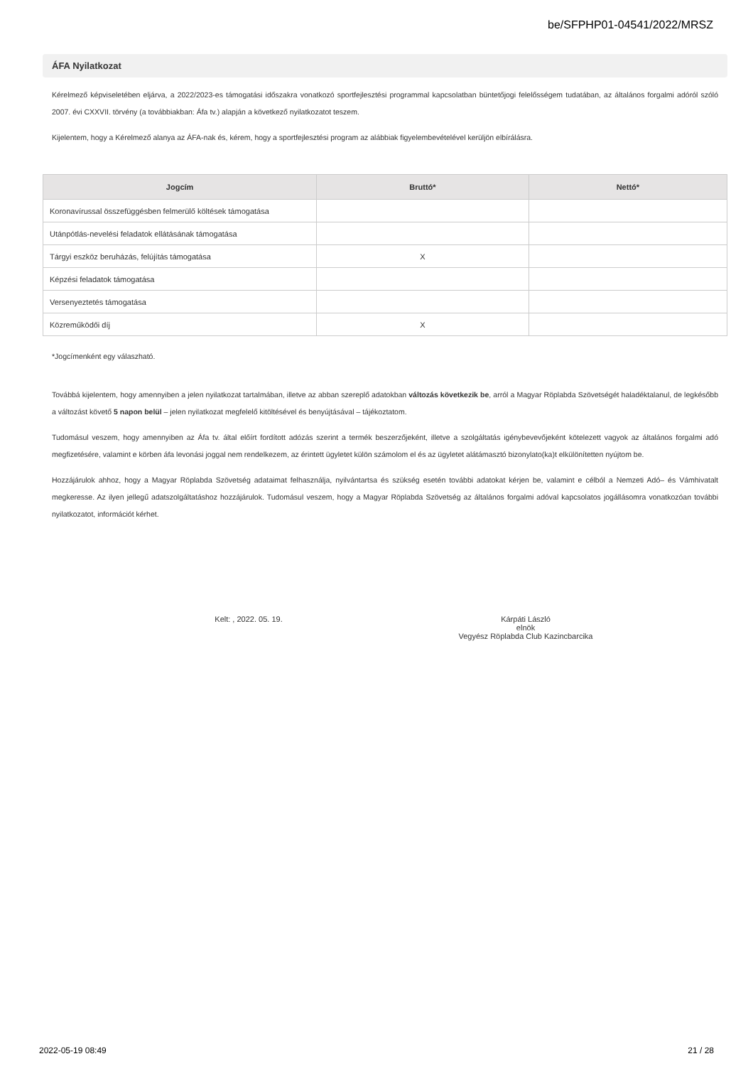be/SFPHP01-04541/2022/MRSZ
ÁFA Nyilatkozat
Kérelmező képviseletében eljárva, a 2022/2023-es támogatási időszakra vonatkozó sportfejlesztési programmal kapcsolatban büntetőjogi felelősségem tudatában, az általános forgalmi adóról szóló 2007. évi CXXVII. törvény (a továbbiakban: Áfa tv.) alapján a következő nyilatkozatot teszem.
Kijelentem, hogy a Kérelmező alanya az ÁFA-nak és, kérem, hogy a sportfejlesztési program az alábbiak figyelembevételével kerüljön elbírálásra.
| Jogcím | Bruttó* | Nettó* |
| --- | --- | --- |
| Koronavírussal összefüggésben felmerülő költések támogatása | | |
| Utánpótlás-nevelési feladatok ellátásának támogatása | | |
| Tárgyi eszköz beruházás, felújítás támogatása | X | |
| Képzési feladatok támogatása | | |
| Versenyeztetés támogatása | | |
| Közreműködői díj | X | |
*Jogcímenként egy válaszható.
Továbbá kijelentem, hogy amennyiben a jelen nyilatkozat tartalmában, illetve az abban szereplő adatokban változás következik be, arról a Magyar Röplabda Szövetségét haladéktalanul, de legkésőbb a változást követő 5 napon belül – jelen nyilatkozat megfelelő kitöltésével és benyújtásával – tájékoztatom.
Tudomásul veszem, hogy amennyiben az Áfa tv. által előírt fordított adózás szerint a termék beszerzőjeként, illetve a szolgáltatás igénybevevőjeként kötelezett vagyok az általános forgalmi adó megfizetésére, valamint e körben áfa levonási joggal nem rendelkezem, az érintett ügyletet külön számolom el és az ügyletet alátámasztó bizonylato(ka)t elkülönítetten nyújtom be.
Hozzájárulok ahhoz, hogy a Magyar Röplabda Szövetség adataimat felhasználja, nyilvántartsa és szükség esetén további adatokat kérjen be, valamint e célból a Nemzeti Adó– és Vámhivatalt megkeresse. Az ilyen jellegű adatszolgáltatáshoz hozzájárulok. Tudomásul veszem, hogy a Magyar Röplabda Szövetség az általános forgalmi adóval kapcsolatos jogállásomra vonatkozóan további nyilatkozatot, információt kérhet.
Kelt: , 2022. 05. 19. Kárpáti László
elnök
Vegyész Röplabda Club Kazincbarcika
2022-05-19 08:49 21 / 28